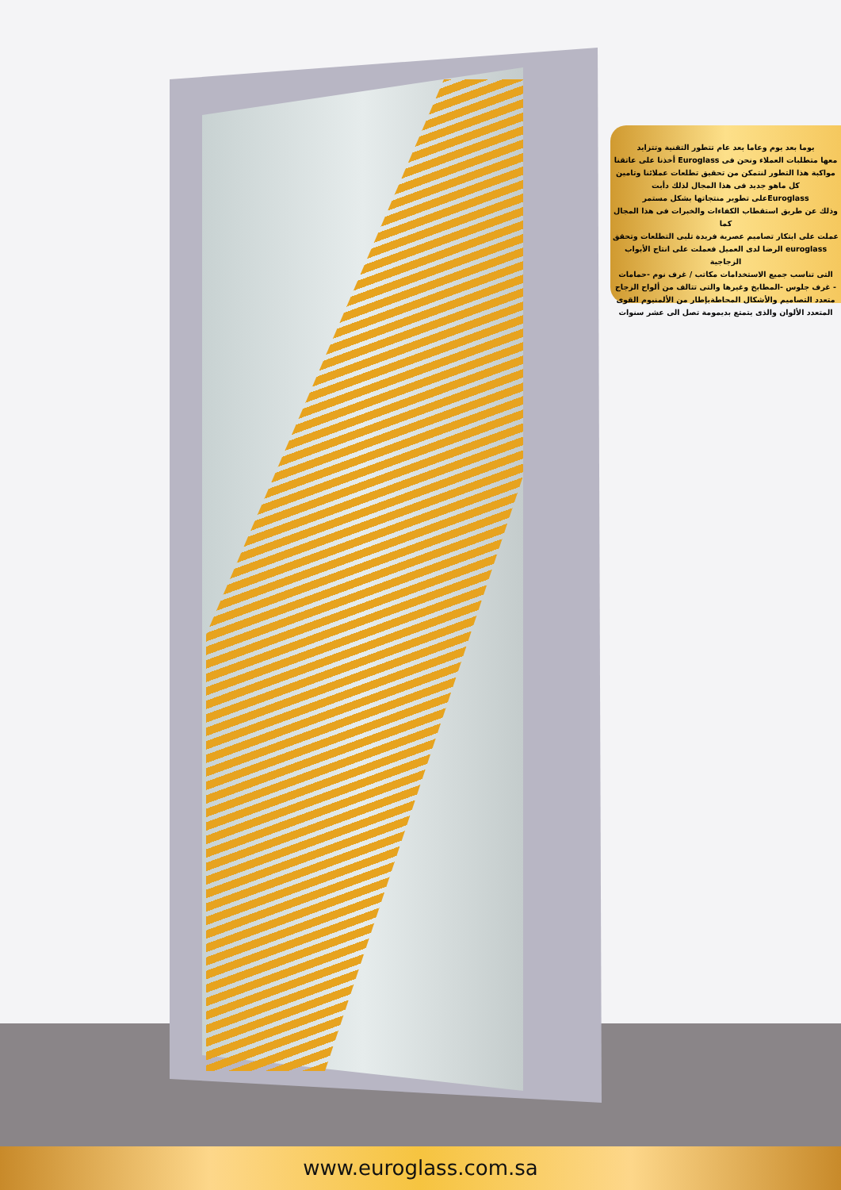يوما بعد يوم وعاما بعد عام تتطور التقنية وتتزايد
معها متطلبات العملاء ونحن فى Euroglass أخذنا على عاتقنا
مواكبة هذا التطور لنتمكن من تحقيق تطلعات عملائنا وتامين
كل ماهو جديد فى هذا المجال لذلك دأبت
Euroglassعلى تطوير منتجاتها بشكل مستمر
وذلك عن طريق استقطاب الكفاءات والخبرات فى هذا المجال كما
عملت على ابتكار تصاميم عصرية فريدة تلبى التطلعات وتحقق
euroglass الرضا لدى العميل فعملت على انتاج الأبواب الزجاجية
التى تناسب جميع الاستخدامات مكاتب / غرف نوم -حمامات
- غرف جلوس -المطابخ وغيرها والتى تتالف من ألواح الزجاج
متعدد التصاميم والأشكال المحاطةبإطار من الألمنيوم القوى
المتعدد الألوان والذى يتمتع بديمومة تصل الى عشر سنوات
www.euroglass.com.sa